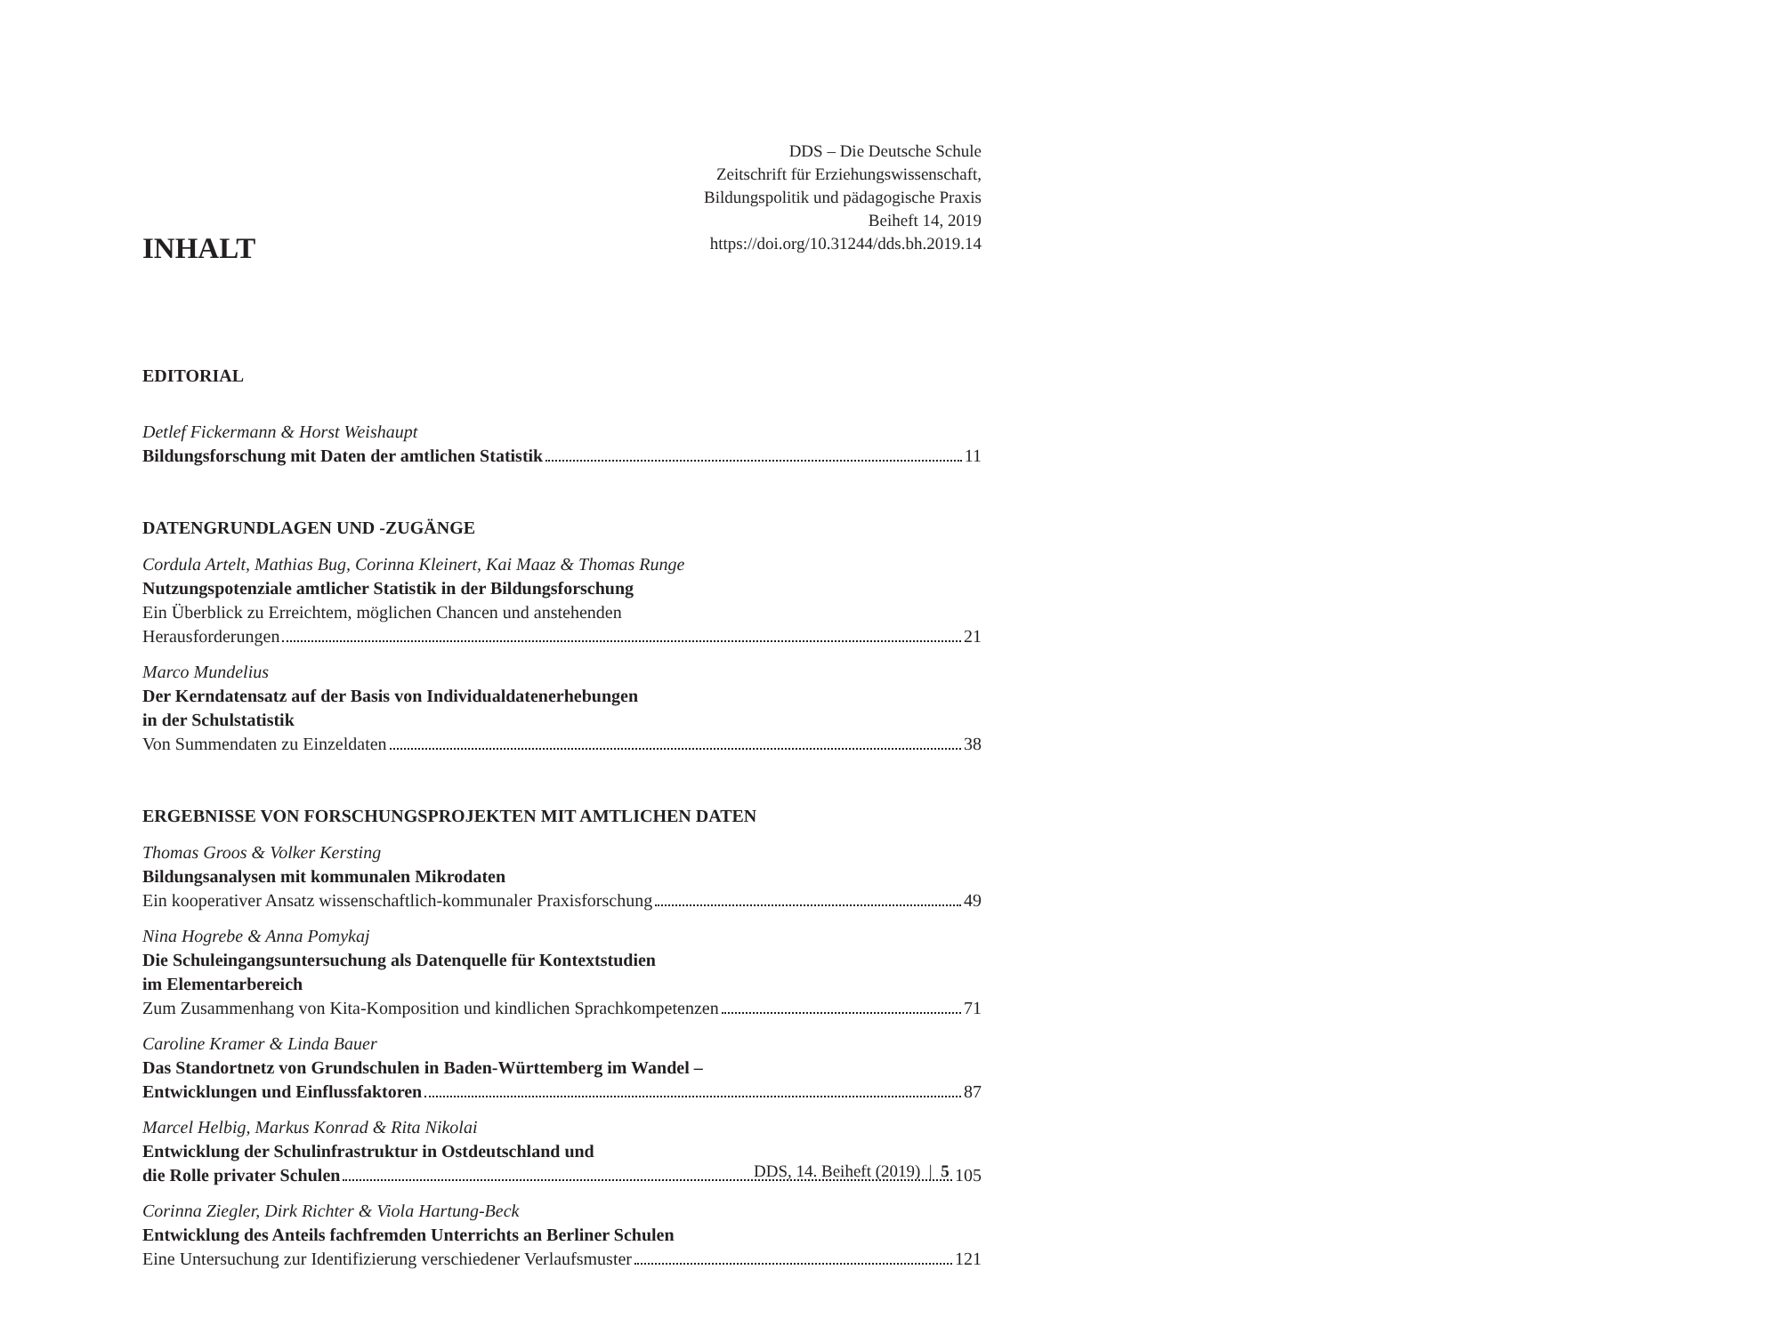DDS – Die Deutsche Schule
Zeitschrift für Erziehungswissenschaft,
Bildungspolitik und pädagogische Praxis
Beiheft 14, 2019
https://doi.org/10.31244/dds.bh.2019.14
INHALT
EDITORIAL
Detlef Fickermann & Horst Weishaupt
Bildungsforschung mit Daten der amtlichen Statistik 11
DATENGRUNDLAGEN UND -ZUGÄNGE
Cordula Artelt, Mathias Bug, Corinna Kleinert, Kai Maaz & Thomas Runge
Nutzungspotenziale amtlicher Statistik in der Bildungsforschung
Ein Überblick zu Erreichtem, möglichen Chancen und anstehenden
Herausforderungen 21
Marco Mundelius
Der Kerndatensatz auf der Basis von Individualdatenerhebungen
in der Schulstatistik
Von Summendaten zu Einzeldaten 38
ERGEBNISSE VON FORSCHUNGSPROJEKTEN MIT AMTLICHEN DATEN
Thomas Groos & Volker Kersting
Bildungsanalysen mit kommunalen Mikrodaten
Ein kooperativer Ansatz wissenschaftlich-kommunaler Praxisforschung 49
Nina Hogrebe & Anna Pomykaj
Die Schuleingangsuntersuchung als Datenquelle für Kontextstudien
im Elementarbereich
Zum Zusammenhang von Kita-Komposition und kindlichen Sprachkompetenzen 71
Caroline Kramer & Linda Bauer
Das Standortnetz von Grundschulen in Baden-Württemberg im Wandel –
Entwicklungen und Einflussfaktoren 87
Marcel Helbig, Markus Konrad & Rita Nikolai
Entwicklung der Schulinfrastruktur in Ostdeutschland und
die Rolle privater Schulen 105
Corinna Ziegler, Dirk Richter & Viola Hartung-Beck
Entwicklung des Anteils fachfremden Unterrichts an Berliner Schulen
Eine Untersuchung zur Identifizierung verschiedener Verlaufsmuster 121
DDS, 14. Beiheft (2019) | 5